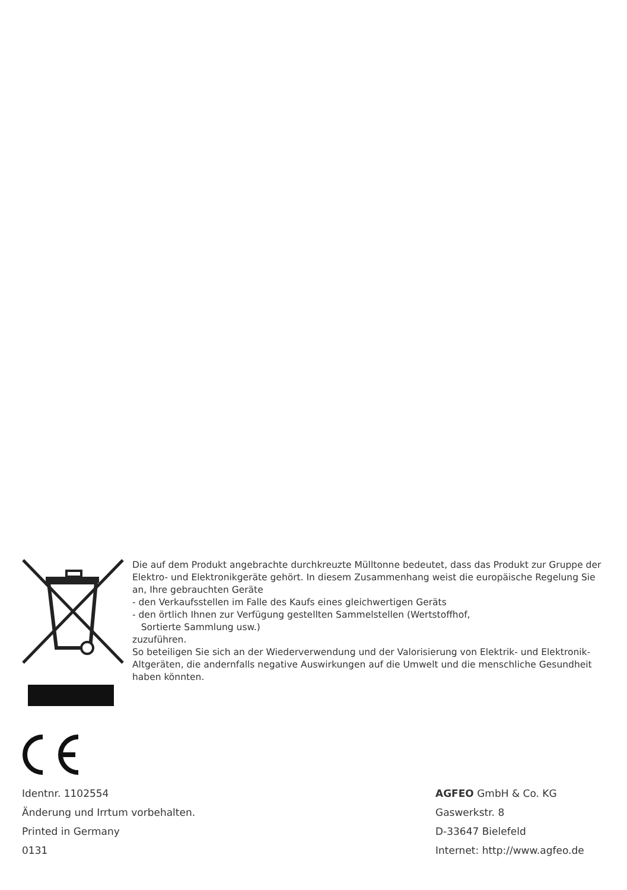Die auf dem Produkt angebrachte durchkreuzte Mülltonne bedeutet, dass das Produkt zur Gruppe der Elektro- und Elektronikgeräte gehört. In diesem Zusammenhang weist die europäische Regelung Sie an, Ihre gebrauchten Geräte
- den Verkaufsstellen im Falle des Kaufs eines gleichwertigen Geräts
- den örtlich Ihnen zur Verfügung gestellten Sammelstellen (Wertstoffhof,
Sortierte Sammlung usw.)
zuzuführen.
So beteiligen Sie sich an der Wiederverwendung und der Valorisierung von Elektrik- und Elektronik-Altgeräten, die andernfalls negative Auswirkungen auf die Umwelt und die menschliche Gesundheit haben könnten.
Identnr. 1102554
Änderung und Irrtum vorbehalten.
Printed in Germany
0131
AGFEO GmbH & Co. KG
Gaswerkstr. 8
D-33647 Bielefeld
Internet: http://www.agfeo.de